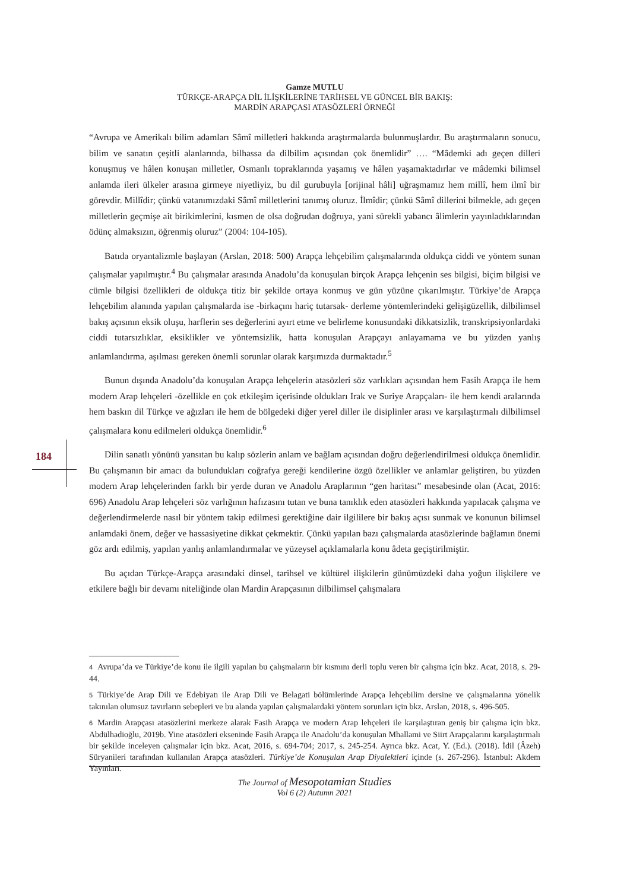Gamze MUTLU
TÜRKÇE-ARAPÇA DİL İLİŞKİLERİNE TARİHSEL VE GÜNCEL BİR BAKIŞ:
MARDİN ARAPÇASI ATASÖZLERİ ÖRNEĞİ
184
“Avrupa ve Amerikalı bilim adamları Sâmî milletleri hakkında araştırmalarda bulunmuşlardır. Bu araştırmaların sonucu, bilim ve sanatın çeşitli alanlarında, bilhassa da dilbilim açısından çok önemlidir” …. “Mâdemki adı geçen dilleri konuşmuş ve hâlen konuşan milletler, Osmanlı topraklarında yaşamış ve hâlen yaşamaktadırlar ve mâdemki bilimsel anlamda ileri ülkeler arasına girmeye niyetliyiz, bu dil gurubuyla [orijinal hâli] uğraşmamız hem millî, hem ilmî bir görevdir. Millîdir; çünkü vatanımızdaki Sâmî milletlerini tanımış oluruz. İlmîdir; çünkü Sâmî dillerini bilmekle, adı geçen milletlerin geçmişe ait birikimlerini, kısmen de olsa doğrudan doğruya, yani sürekli yabancı âlimlerin yayınladıklarından ödünç almaksızın, öğrenmiş oluruz” (2004: 104-105).
Batıda oryantalizmle başlayan (Arslan, 2018: 500) Arapça lehçebilim çalışmalarında oldukça ciddi ve yöntem sunan çalışmalar yapılmıştır.<sup>4</sup> Bu çalışmalar arasında Anadolu’da konuşulan birçok Arapça lehçenin ses bilgisi, biçim bilgisi ve cümle bilgisi özellikleri de oldukça titiz bir şekilde ortaya konmuş ve gün yüzüne çıkarılmıştır. Türkiye’de Arapça lehçebilim alanında yapılan çalışmalarda ise -birkaçını hariç tutarsak- derleme yöntemlerindeki gelişigüzellik, dilbilimsel bakış açısının eksik oluşu, harflerin ses değerlerini ayırt etme ve belirleme konusundaki dikkatsizlik, transkripsiyonlardaki ciddi tutarsızlıklar, eksiklikler ve yöntemsizlik, hatta konuşulan Arapçayı anlayamama ve bu yüzden yanlış anlamlandırma, aşılması gereken önemli sorunlar olarak karşımızda durmaktadır.<sup>5</sup>
Bunun dışında Anadolu’da konuşulan Arapça lehçelerin atasözleri söz varlıkları açısından hem Fasih Arapça ile hem modern Arap lehçeleri -özellikle en çok etkileşim içerisinde oldukları Irak ve Suriye Arapçaları- ile hem kendi aralarında hem baskın dil Türkçe ve ağızları ile hem de bölgedeki diğer yerel diller ile disiplinler arası ve karşılaştırmalı dilbilimsel çalışmalara konu edilmeleri oldukça önemlidir.<sup>6</sup>
Dilin sanatlı yönünü yansıtan bu kalıp sözlerin anlam ve bağlam açısından doğru değerlendirilmesi oldukça önemlidir. Bu çalışmanın bir amacı da bulundukları coğrafya gereği kendilerine özgü özellikler ve anlamlar geliştiren, bu yüzden modern Arap lehçelerinden farklı bir yerde duran ve Anadolu Araplarının “gen haritası” mesabesinde olan (Acat, 2016: 696) Anadolu Arap lehçeleri söz varlığının hafızasını tutan ve buna tanıklık eden atasözleri hakkında yapılacak çalışma ve değerlendirmelerde nasıl bir yöntem takip edilmesi gerektiğine dair ilgililere bir bakış açısı sunmak ve konunun bilimsel anlamdaki önem, değer ve hassasiyetine dikkat çekmektir. Çünkü yapılan bazı çalışmalarda atasözlerinde bağlamın önemi göz ardı edilmiş, yapılan yanlış anlamlandırmalar ve yüzeysel açıklamalarla konu âdeta geçiştirilmiştir.
Bu açıdan Türkçe-Arapça arasındaki dinsel, tarihsel ve kültürel ilişkilerin günümüzdeki daha yoğun ilişkilere ve etkilere bağlı bir devamı niteliğinde olan Mardin Arapçasının dilbilimsel çalışmalara
4 Avrupa’da ve Türkiye’de konu ile ilgili yapılan bu çalışmaların bir kısmını derli toplu veren bir çalışma için bkz. Acat, 2018, s. 29-44.
5 Türkiye’de Arap Dili ve Edebiyatı ile Arap Dili ve Belagati bölümlerinde Arapça lehçebilim dersine ve çalışmalarına yönelik takınılan olumsuz tavırların sebepleri ve bu alanda yapılan çalışmalardaki yöntem sorunları için bkz. Arslan, 2018, s. 496-505.
6 Mardin Arapçası atasözlerini merkeze alarak Fasih Arapça ve modern Arap lehçeleri ile karşılaştıran geniş bir çalışma için bkz. Abdülhadioğlu, 2019b. Yine atasözleri ekseninde Fasih Arapça ile Anadolu’da konuşulan Mhallami ve Siirt Arapçalarını karşılaştırmalı bir şekilde inceleyen çalışmalar için bkz. Acat, 2016, s. 694-704; 2017, s. 245-254. Ayrıca bkz. Acat, Y. (Ed.). (2018). İdil (Âzeh) Süryanileri tarafından kullanılan Arapça atasözleri. Türkiye’de Konuşulan Arap Diyalektleri içinde (s. 267-296). İstanbul: Akdem Yayınları.
The Journal of Mesopotamian Studies
Vol 6 (2) Autumn 2021